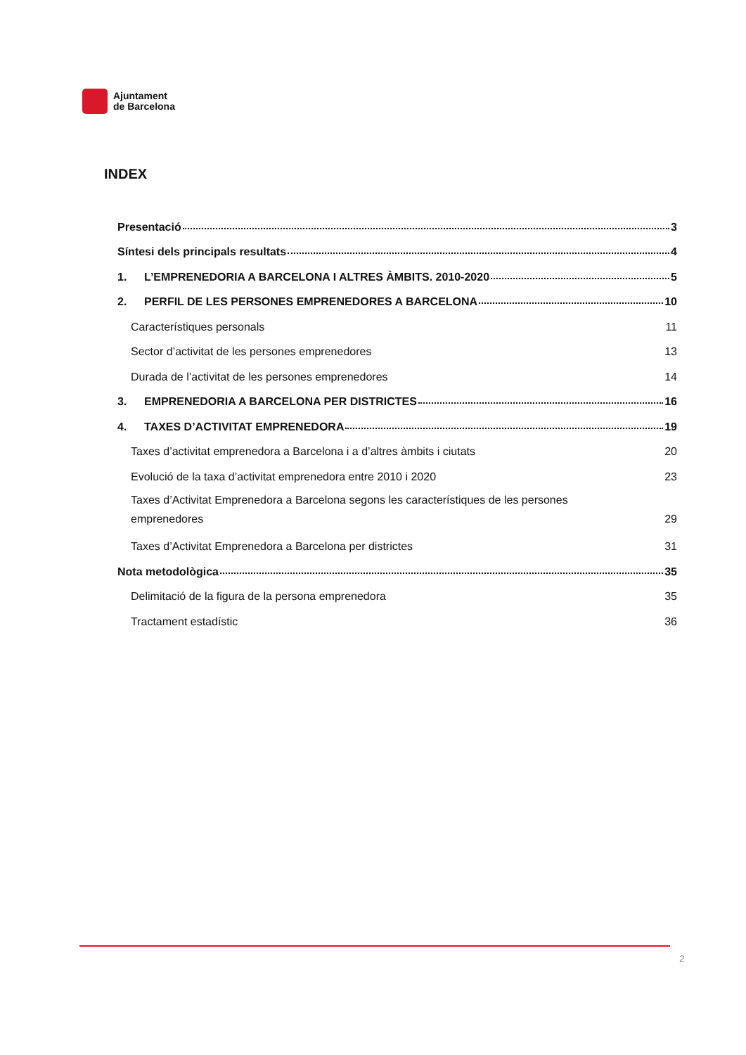Ajuntament
de Barcelona
INDEX
Presentació 3
Síntesi dels principals resultats 4
1. L’EMPRENEDORIA A BARCELONA I ALTRES ÀMBITS. 2010-2020 5
2. PERFIL DE LES PERSONES EMPRENEDORES A BARCELONA 10
Característiques personals 11
Sector d’activitat de les persones emprenedores 13
Durada de l’activitat de les persones emprenedores 14
3. EMPRENEDORIA A BARCELONA PER DISTRICTES 16
4. TAXES D’ACTIVITAT EMPRENEDORA 19
Taxes d’activitat emprenedora a Barcelona i a d’altres àmbits i ciutats 20
Evolució de la taxa d’activitat emprenedora entre 2010 i 2020 23
Taxes d’Activitat Emprenedora a Barcelona segons les característiques de les persones
emprenedores 29
Taxes d’Activitat Emprenedora a Barcelona per districtes 31
Nota metodològica 35
Delimitació de la figura de la persona emprenedora 35
Tractament estadístic 36
2